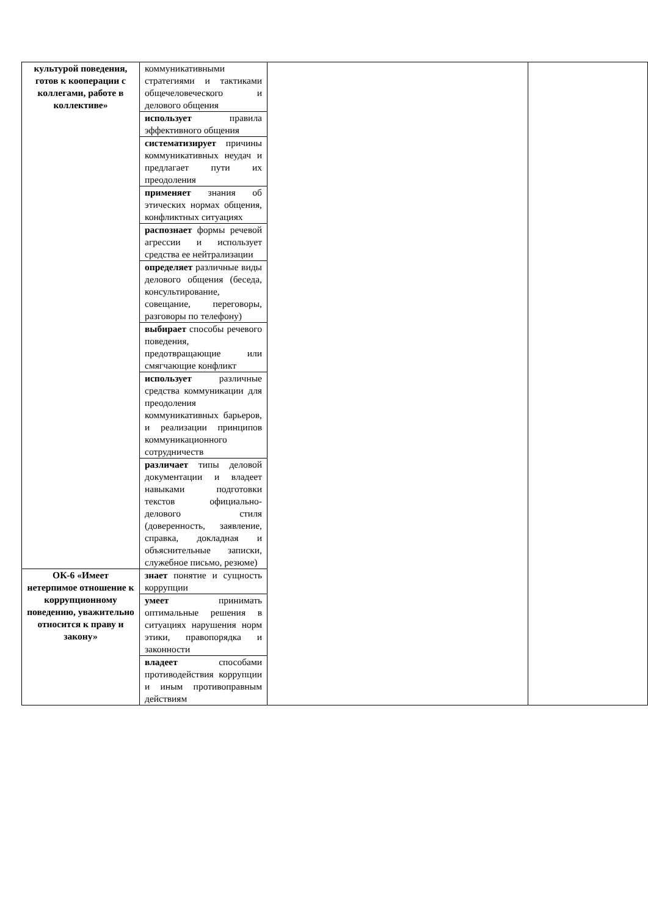| культурой поведения, готов к кооперации с коллегами, работе в коллективе» | коммуникативными стратегиями и тактиками общечеловеческого и делового общения | | |
| | использует правила эффективного общения | | |
| | систематизирует причины коммуникативных неудач и предлагает пути их преодоления | | |
| | применяет знания об этических нормах общения, конфликтных ситуациях | | |
| | распознает формы речевой агрессии и использует средства ее нейтрализации | | |
| | определяет различные виды делового общения (беседа, консультирование, совещание, переговоры, разговоры по телефону) | | |
| | выбирает способы речевого поведения, предотвращающие или смягчающие конфликт | | |
| | использует различные средства коммуникации для преодоления коммуникативных барьеров, и реализации принципов коммуникационного сотрудничеств | | |
| | различает типы деловой документации и владеет навыками подготовки текстов официально-делового стиля (доверенность, заявление, справка, докладная и объяснительные записки, служебное письмо, резюме) | | |
| ОК-6 «Имеет нетерпимое отношение к коррупционному поведению, уважительно относится к праву и закону» | знает понятие и сущность коррупции | | |
| | умеет принимать оптимальные решения в ситуациях нарушения норм этики, правопорядка и законности | | |
| | владеет способами противодействия коррупции и иным противоправным действиям | | |